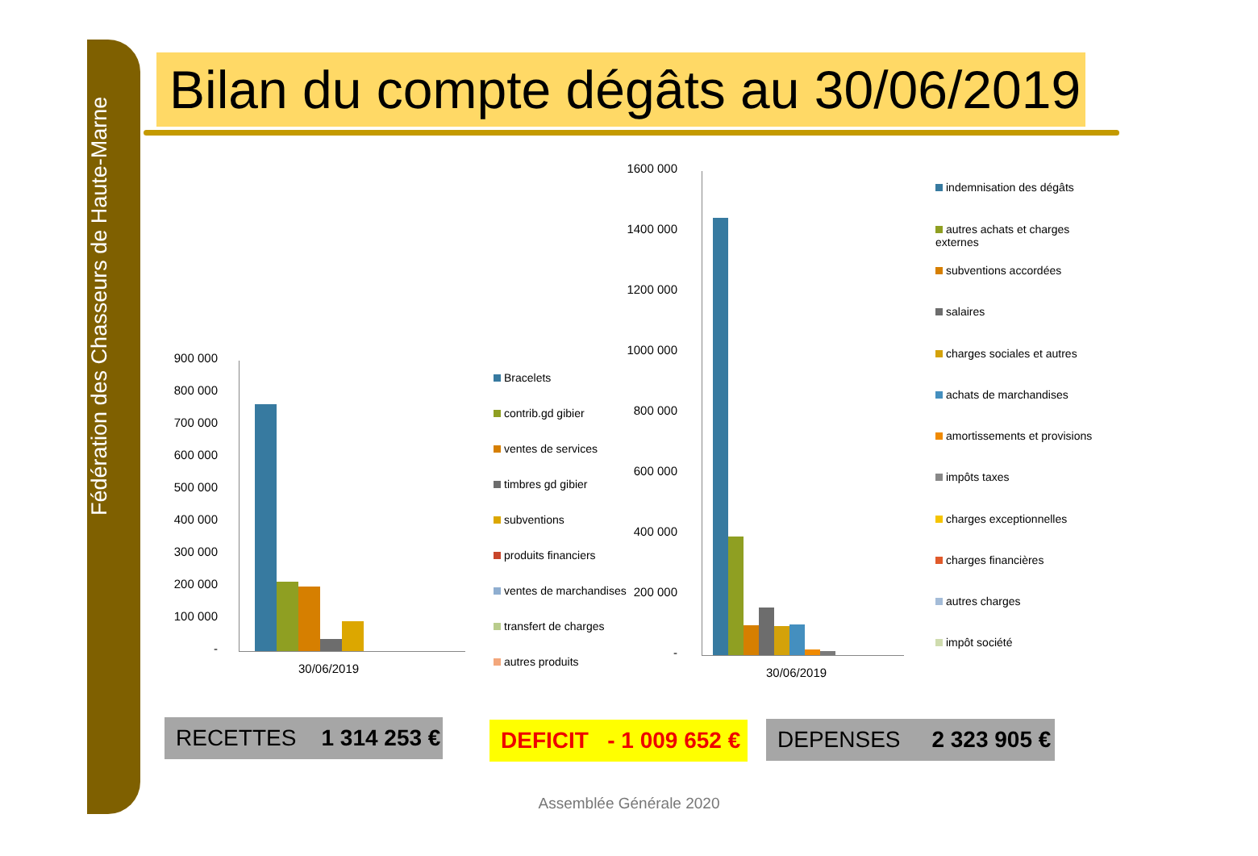Fédération des Chasseurs de Haute-Marne
Bilan du compte dégâts au 30/06/2019
900 000
800 000
700 000
600 000
500 000
400 000
300 000
200 000
100 000
-
30/06/2019
Bracelets
contrib.gd gibier
ventes de services
timbres gd gibier
subventions
produits financiers
ventes de marchandises
transfert de charges
autres produits
1600 000
1400 000
1200 000
1000 000
800 000
600 000
400 000
200 000
-
30/06/2019
indemnisation des dégâts
autres achats et charges externes
subventions accordées
salaires
charges sociales et autres
achats de marchandises
amortissements et provisions
impôts taxes
charges exceptionnelles
charges financières
autres charges
impôt société
RECETTES 1 314 253 €
DEFICIT - 1 009 652 €
DEPENSES 2 323 905 €
Assemblée Générale 2020